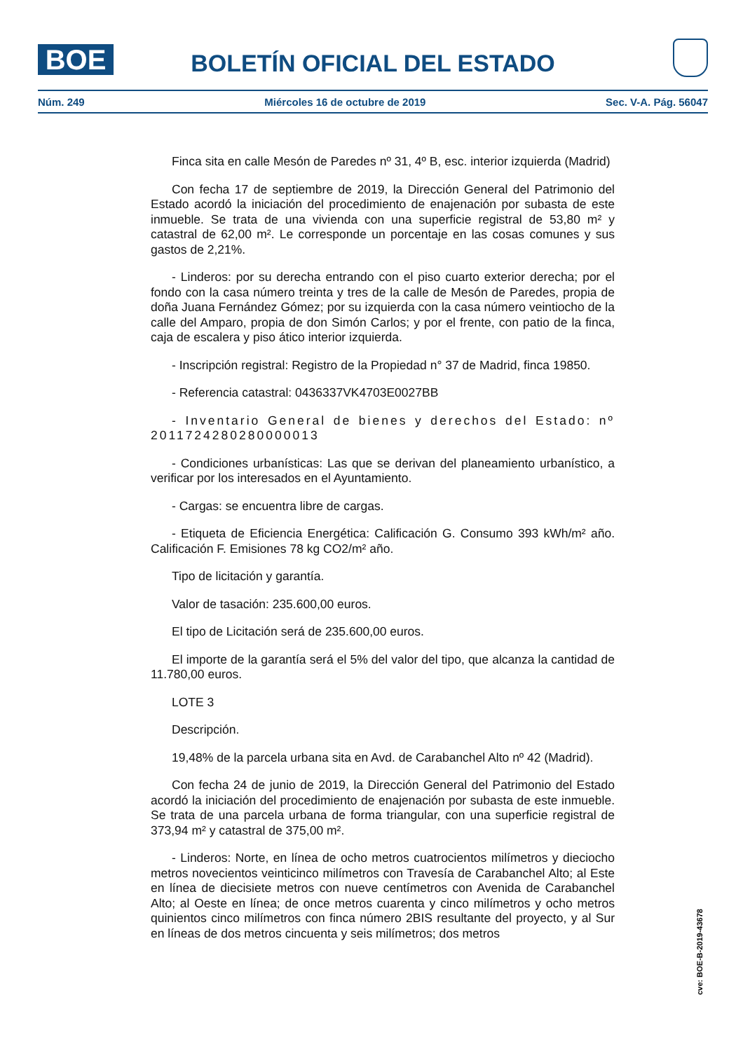BOE
BOLETÍN OFICIAL DEL ESTADO
Núm. 249 Miércoles 16 de octubre de 2019 Sec. V-A. Pág. 56047
Finca sita en calle Mesón de Paredes nº 31, 4º B, esc. interior izquierda (Madrid)
Con fecha 17 de septiembre de 2019, la Dirección General del Patrimonio del Estado acordó la iniciación del procedimiento de enajenación por subasta de este inmueble. Se trata de una vivienda con una superficie registral de 53,80 m² y catastral de 62,00 m². Le corresponde un porcentaje en las cosas comunes y sus gastos de 2,21%.
- Linderos: por su derecha entrando con el piso cuarto exterior derecha; por el fondo con la casa número treinta y tres de la calle de Mesón de Paredes, propia de doña Juana Fernández Gómez; por su izquierda con la casa número veintiocho de la calle del Amparo, propia de don Simón Carlos; y por el frente, con patio de la finca, caja de escalera y piso ático interior izquierda.
- Inscripción registral: Registro de la Propiedad n° 37 de Madrid, finca 19850.
- Referencia catastral: 0436337VK4703E0027BB
- Inventario General de bienes y derechos del Estado: nº 2011724280280000013
- Condiciones urbanísticas: Las que se derivan del planeamiento urbanístico, a verificar por los interesados en el Ayuntamiento.
- Cargas: se encuentra libre de cargas.
- Etiqueta de Eficiencia Energética: Calificación G. Consumo 393 kWh/m² año. Calificación F. Emisiones 78 kg CO2/m² año.
Tipo de licitación y garantía.
Valor de tasación: 235.600,00 euros.
El tipo de Licitación será de 235.600,00 euros.
El importe de la garantía será el 5% del valor del tipo, que alcanza la cantidad de 11.780,00 euros.
LOTE 3
Descripción.
19,48% de la parcela urbana sita en Avd. de Carabanchel Alto nº 42 (Madrid).
Con fecha 24 de junio de 2019, la Dirección General del Patrimonio del Estado acordó la iniciación del procedimiento de enajenación por subasta de este inmueble. Se trata de una parcela urbana de forma triangular, con una superficie registral de 373,94 m² y catastral de 375,00 m².
- Linderos: Norte, en línea de ocho metros cuatrocientos milímetros y dieciocho metros novecientos veinticinco milímetros con Travesía de Carabanchel Alto; al Este en línea de diecisiete metros con nueve centímetros con Avenida de Carabanchel Alto; al Oeste en línea; de once metros cuarenta y cinco milímetros y ocho metros quinientos cinco milímetros con finca número 2BIS resultante del proyecto, y al Sur en líneas de dos metros cincuenta y seis milímetros; dos metros
cve: BOE-B-2019-43678